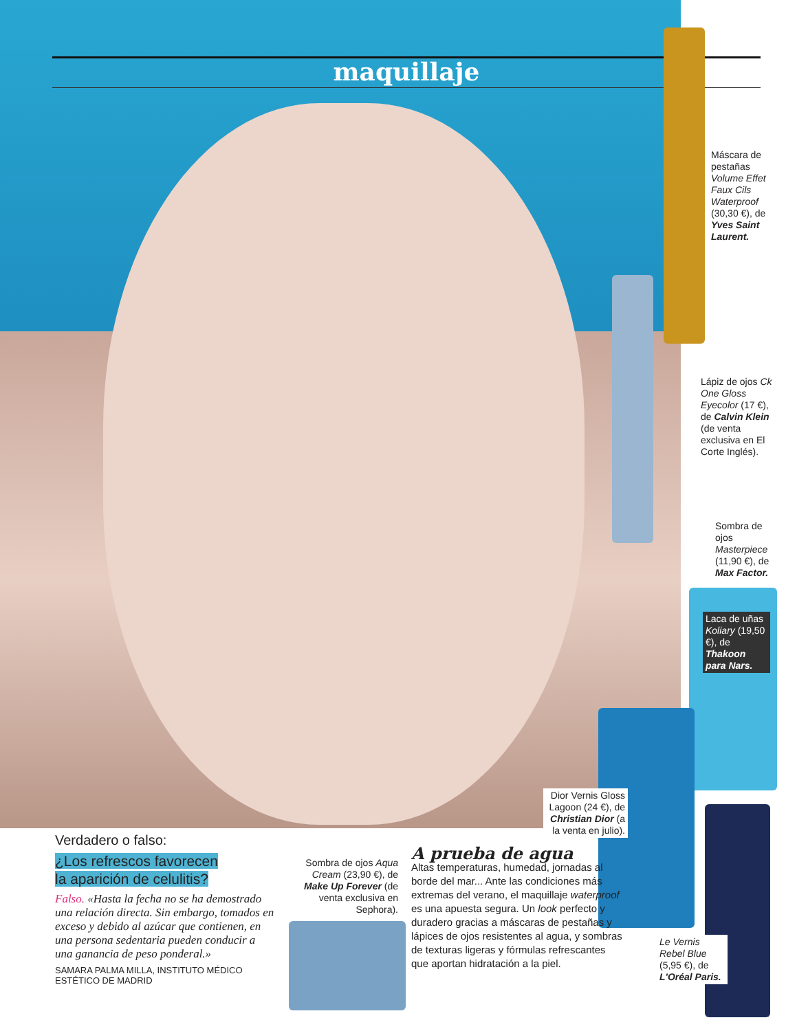maquillaje
Máscara de pestañas Volume Effet Faux Cils Waterproof (30,30 €), de Yves Saint Laurent.
Lápiz de ojos Ck One Gloss Eyecolor (17 €), de Calvin Klein (de venta exclusiva en El Corte Inglés).
Sombra de ojos Masterpiece (11,90 €), de Max Factor.
Laca de uñas Koliary (19,50 €), de Thakoon para Nars.
Dior Vernis Gloss Lagoon (24 €), de Christian Dior (a la venta en julio).
Le Vernis Rebel Blue (5,95 €), de L'Oréal Paris.
Sombra de ojos Aqua Cream (23,90 €), de Make Up Forever (de venta exclusiva en Sephora).
Verdadero o falso:
¿Los refrescos favorecen
la aparición de celulitis?
Falso. «Hasta la fecha no se ha demostrado una relación directa. Sin embargo, tomados en exceso y debido al azúcar que contienen, en una persona sedentaria pueden conducir a una ganancia de peso ponderal.»
SAMARA PALMA MILLA, INSTITUTO MÉDICO ESTÉTICO DE MADRID
A prueba de agua
Altas temperaturas, humedad, jornadas al borde del mar... Ante las condiciones más extremas del verano, el maquillaje waterproof es una apuesta segura. Un look perfecto y duradero gracias a máscaras de pestañas y lápices de ojos resistentes al agua, y sombras de texturas ligeras y fórmulas refrescantes que aportan hidratación a la piel.